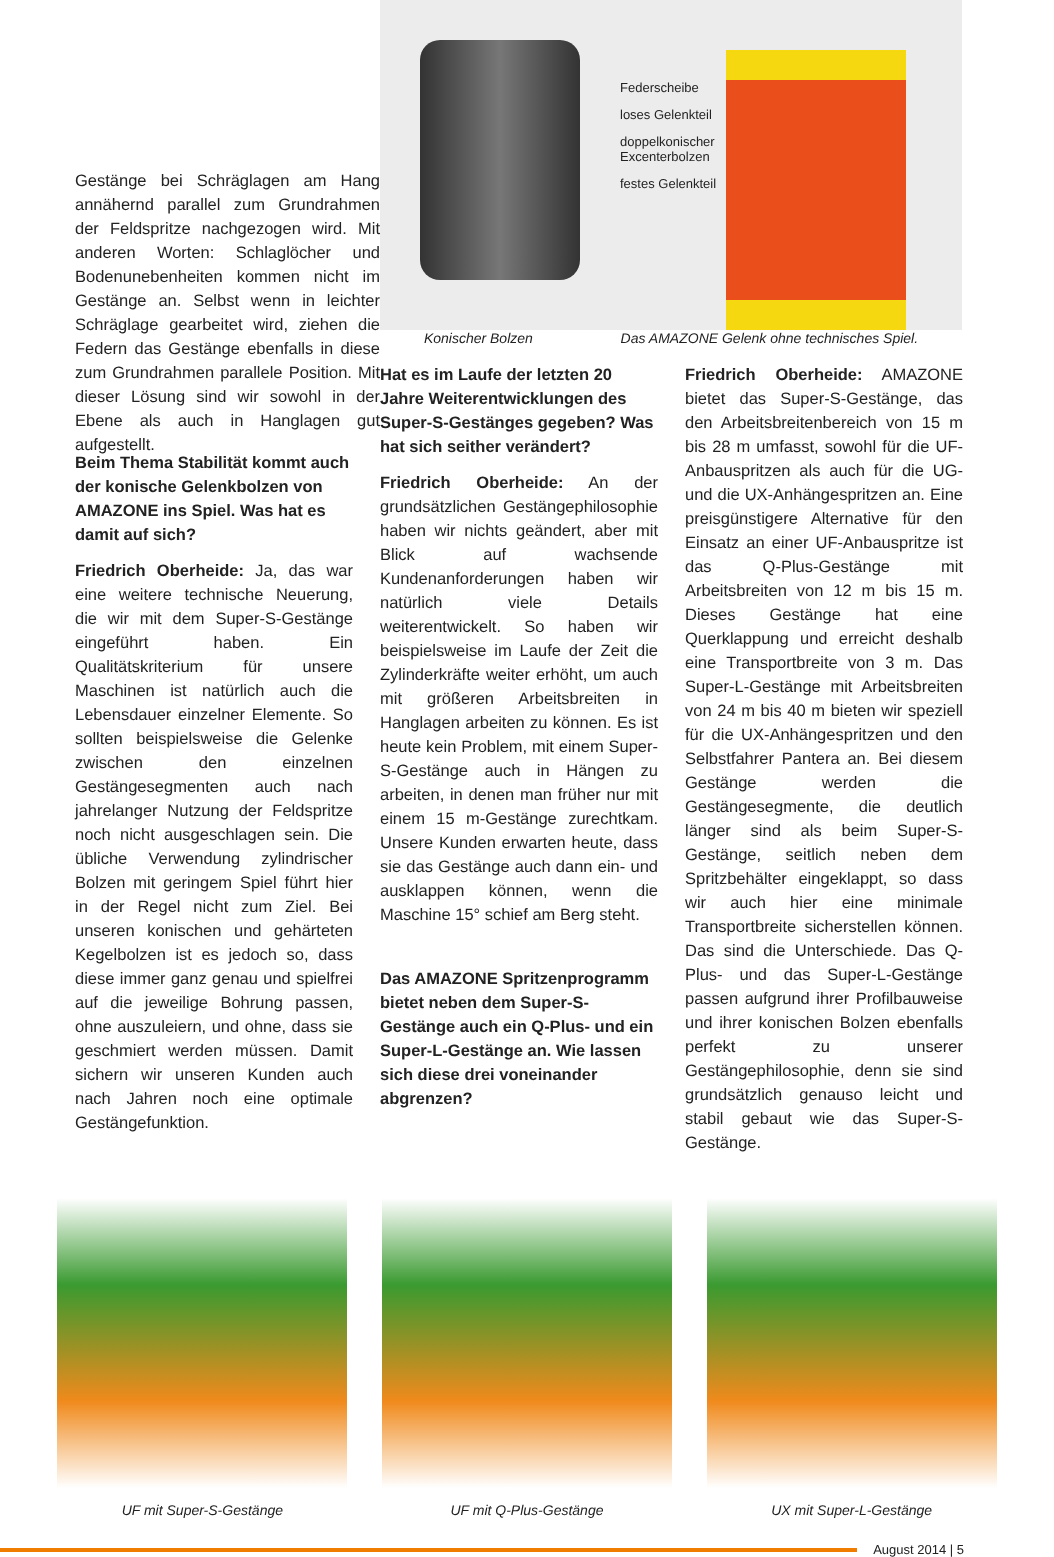Gestänge bei Schräglagen am Hang annähernd parallel zum Grundrahmen der Feldspritze nachgezogen wird. Mit anderen Worten: Schlaglöcher und Bodenunebenheiten kommen nicht im Gestänge an. Selbst wenn in leichter Schräglage gearbeitet wird, ziehen die Federn das Gestänge ebenfalls in diese zum Grundrahmen parallele Position. Mit dieser Lösung sind wir sowohl in der Ebene als auch in Hanglagen gut aufgestellt.
Federscheibe
loses Gelenkteil
doppelkonischer
Excenterbolzen
festes Gelenkteil
Konischer Bolzen Das AMAZONE Gelenk ohne technisches Spiel.
Beim Thema Stabilität kommt auch der konische Gelenkbolzen von AMAZONE ins Spiel. Was hat es damit auf sich?
Friedrich Oberheide: Ja, das war eine weitere technische Neuerung, die wir mit dem Super-S-Gestänge eingeführt haben. Ein Qualitätskriterium für unsere Maschinen ist natürlich auch die Lebensdauer einzelner Elemente. So sollten beispielsweise die Gelenke zwischen den einzelnen Gestängesegmenten auch nach jahrelanger Nutzung der Feldspritze noch nicht ausgeschlagen sein. Die übliche Verwendung zylindrischer Bolzen mit geringem Spiel führt hier in der Regel nicht zum Ziel. Bei unseren konischen und gehärteten Kegelbolzen ist es jedoch so, dass diese immer ganz genau und spielfrei auf die jeweilige Bohrung passen, ohne auszuleiern, und ohne, dass sie geschmiert werden müssen. Damit sichern wir unseren Kunden auch nach Jahren noch eine optimale Gestängefunktion.
Hat es im Laufe der letzten 20 Jahre Weiterentwicklungen des Super-S-Gestänges gegeben? Was hat sich seither verändert?
Friedrich Oberheide: An der grundsätzlichen Gestängephilosophie haben wir nichts geändert, aber mit Blick auf wachsende Kundenanforderungen haben wir natürlich viele Details weiterentwickelt. So haben wir beispielsweise im Laufe der Zeit die Zylinderkräfte weiter erhöht, um auch mit größeren Arbeitsbreiten in Hanglagen arbeiten zu können. Es ist heute kein Problem, mit einem Super-S-Gestänge auch in Hängen zu arbeiten, in denen man früher nur mit einem 15 m-Gestänge zurechtkam. Unsere Kunden erwarten heute, dass sie das Gestänge auch dann ein- und ausklappen können, wenn die Maschine 15° schief am Berg steht.
Das AMAZONE Spritzenprogramm bietet neben dem Super-S-Gestänge auch ein Q-Plus- und ein Super-L-Gestänge an. Wie lassen sich diese drei voneinander abgrenzen?
Friedrich Oberheide: AMAZONE bietet das Super-S-Gestänge, das den Arbeitsbreitenbereich von 15 m bis 28 m umfasst, sowohl für die UF-Anbauspritzen als auch für die UG- und die UX-Anhängespritzen an. Eine preisgünstigere Alternative für den Einsatz an einer UF-Anbauspritze ist das Q-Plus-Gestänge mit Arbeitsbreiten von 12 m bis 15 m. Dieses Gestänge hat eine Querklappung und erreicht deshalb eine Transportbreite von 3 m. Das Super-L-Gestänge mit Arbeitsbreiten von 24 m bis 40 m bieten wir speziell für die UX-Anhängespritzen und den Selbstfahrer Pantera an. Bei diesem Gestänge werden die Gestängesegmente, die deutlich länger sind als beim Super-S-Gestänge, seitlich neben dem Spritzbehälter eingeklappt, so dass wir auch hier eine minimale Transportbreite sicherstellen können. Das sind die Unterschiede. Das Q-Plus- und das Super-L-Gestänge passen aufgrund ihrer Profilbauweise und ihrer konischen Bolzen ebenfalls perfekt zu unserer Gestängephilosophie, denn sie sind grundsätzlich genauso leicht und stabil gebaut wie das Super-S-Gestänge.
UF mit Super-S-Gestänge UF mit Q-Plus-Gestänge UX mit Super-L-Gestänge
August 2014 | 5